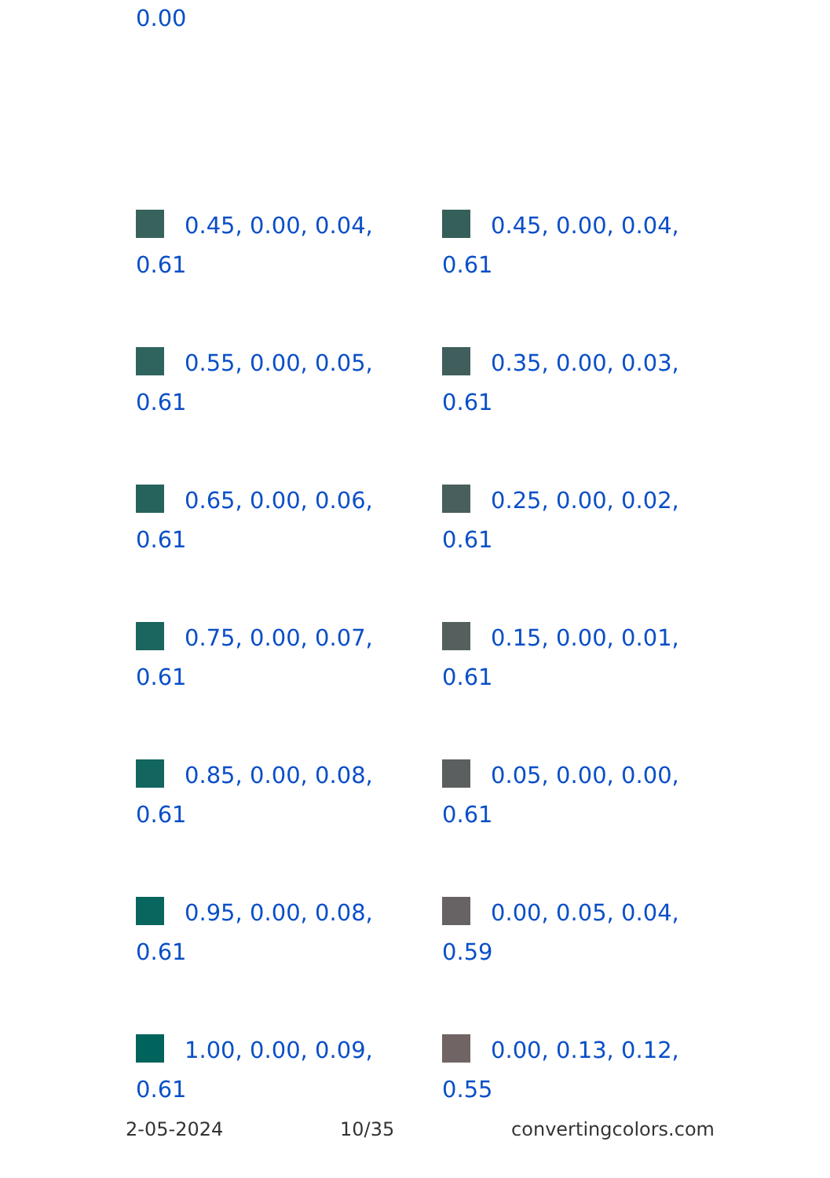0.00
0.45, 0.00, 0.04, 0.61
0.45, 0.00, 0.04, 0.61
0.55, 0.00, 0.05, 0.61
0.35, 0.00, 0.03, 0.61
0.65, 0.00, 0.06, 0.61
0.25, 0.00, 0.02, 0.61
0.75, 0.00, 0.07, 0.61
0.15, 0.00, 0.01, 0.61
0.85, 0.00, 0.08, 0.61
0.05, 0.00, 0.00, 0.61
0.95, 0.00, 0.08, 0.61
0.00, 0.05, 0.04, 0.59
1.00, 0.00, 0.09, 0.61
0.00, 0.13, 0.12, 0.55
2-05-2024 10/35 convertingcolors.com